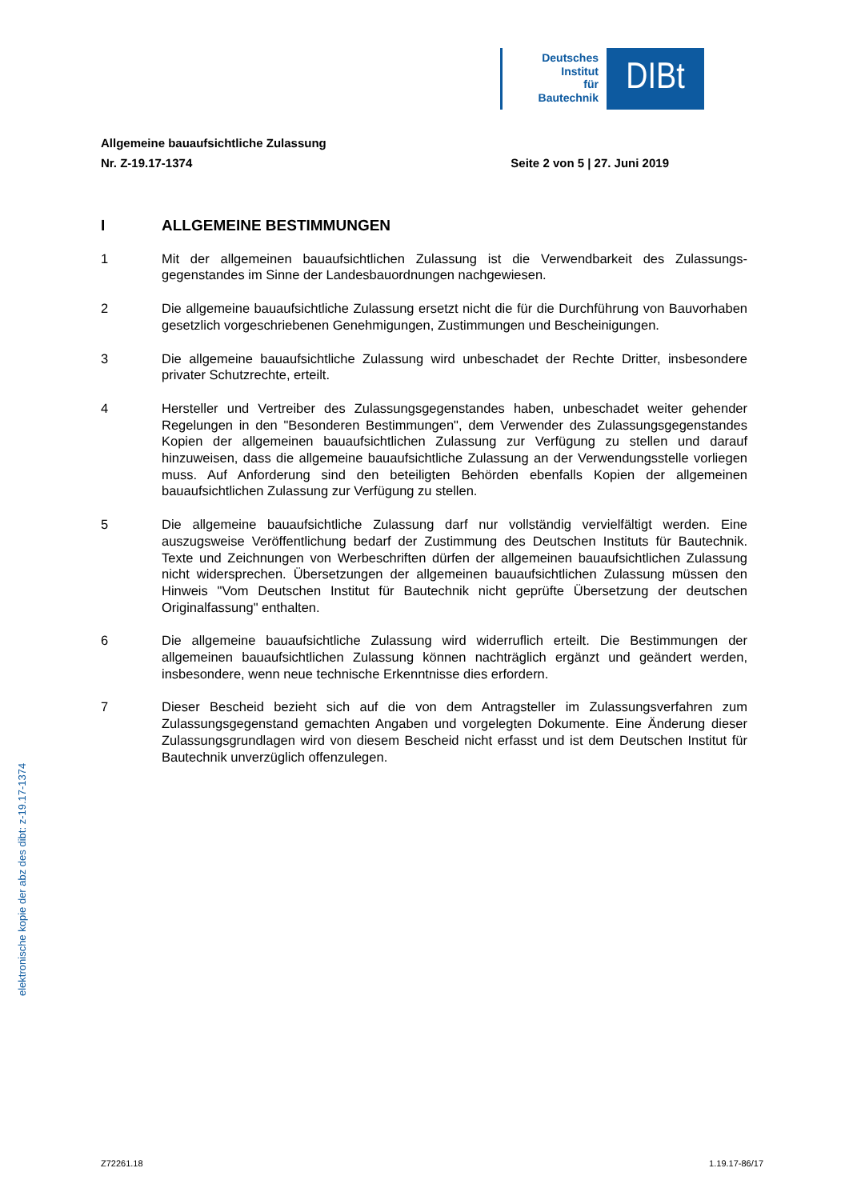Deutsches
Institut
für
Bautechnik
DIBt
Allgemeine bauaufsichtliche Zulassung
Nr. Z-19.17-1374 Seite 2 von 5 | 27. Juni 2019
I ALLGEMEINE BESTIMMUNGEN
1 Mit der allgemeinen bauaufsichtlichen Zulassung ist die Verwendbarkeit des Zulassungs­gegenstandes im Sinne der Landesbauordnungen nachgewiesen.
2 Die allgemeine bauaufsichtliche Zulassung ersetzt nicht die für die Durchführung von Bau­vorhaben gesetzlich vorgeschriebenen Genehmigungen, Zustimmungen und Bescheinigun­gen.
3 Die allgemeine bauaufsichtliche Zulassung wird unbeschadet der Rechte Dritter, insbeson­dere privater Schutzrechte, erteilt.
4 Hersteller und Vertreiber des Zulassungsgegenstandes haben, unbeschadet weiter gehen­der Regelungen in den "Besonderen Bestimmungen", dem Verwender des Zulassungs­gegenstandes Kopien der allgemeinen bauaufsichtlichen Zulassung zur Verfügung zu stellen und darauf hinzuweisen, dass die allgemeine bauaufsichtliche Zulassung an der Verwen­dungsstelle vorliegen muss. Auf Anforderung sind den beteiligten Behörden ebenfalls Kopien der allgemeinen bauaufsichtlichen Zulassung zur Verfügung zu stellen.
5 Die allgemeine bauaufsichtliche Zulassung darf nur vollständig vervielfältigt werden. Eine auszugsweise Veröffentlichung bedarf der Zustimmung des Deutschen Instituts für Bautech­nik. Texte und Zeichnungen von Werbeschriften dürfen der allgemeinen bauaufsichtlichen Zulassung nicht widersprechen. Übersetzungen der allgemeinen bauaufsichtlichen Zulas­sung müssen den Hinweis "Vom Deutschen Institut für Bautechnik nicht geprüfte Über­setzung der deutschen Originalfassung" enthalten.
6 Die allgemeine bauaufsichtliche Zulassung wird widerruflich erteilt. Die Bestimmungen der allgemeinen bauaufsichtlichen Zulassung können nachträglich ergänzt und geändert werden, insbesondere, wenn neue technische Erkenntnisse dies erfordern.
7 Dieser Bescheid bezieht sich auf die von dem Antragsteller im Zulassungsverfahren zum Zulassungsgegenstand gemachten Angaben und vorgelegten Dokumente. Eine Änderung dieser Zulassungsgrundlagen wird von diesem Bescheid nicht erfasst und ist dem Deut­schen Institut für Bautechnik unverzüglich offenzulegen.
elektronische kopie der abz des dibt: z-19.17-1374
Z72261.18 1.19.17-86/17